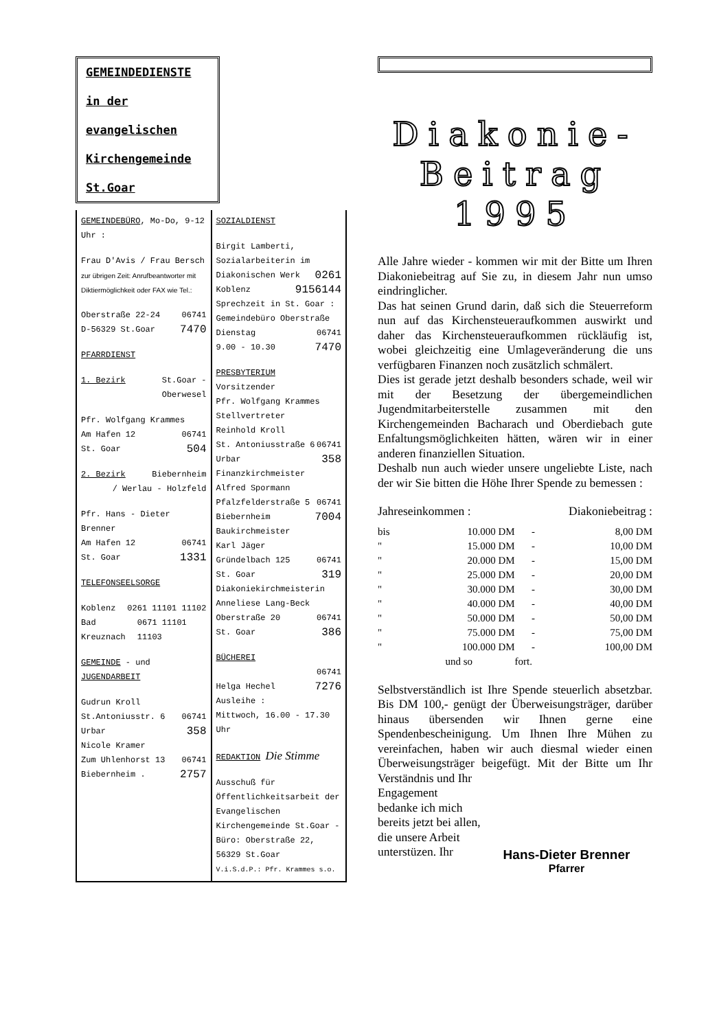GEMEINDEDIENSTE
in der
evangelischen
Kirchengemeinde
St.Goar
GEMEINDEBÜRO, Mo-Do, 9-12 Uhr :
Frau D'Avis / Frau Bersch
zur übrigen Zeit: Anrufbeantworter mit Diktiermöglichkeit oder FAX wie Tel.:
Oberstraße 22-24 06741
D-56329 St.Goar 7470
PFARRDIENST
1. Bezirk St.Goar -
Oberwesel
Pfr. Wolfgang Krammes
Am Hafen 12 06741
St. Goar 504
2. Bezirk Biebernheim
/ Werlau - Holzfeld
Pfr. Hans - Dieter Brenner
Am Hafen 12 06741
St. Goar 1331
TELEFONSEELSORGE
Koblenz 0261 11101 11102
Bad Kreuznach 0671 11101 11103
GEMEINDE - und JUGENDARBEIT
Gudrun Kroll
St.Antoniusstr. 6 06741
Urbar 358
Nicole Kramer
Zum Uhlenhorst 13 06741
Biebernheim . 2757
SOZIALDIENST
Birgit Lamberti,
Sozialarbeiterin im
Diakonischen Werk 0261
Koblenz 9156144
Sprechzeit in St. Goar :
Gemeindebüro Oberstraße
Dienstag 06741
9.00 - 10.30 7470
PRESBYTERIUM
Vorsitzender
Pfr. Wolfgang Krammes
Stellvertreter
Reinhold Kroll
St. Antoniusstraße 6 06741
Urbar 358
Finanzkirchmeister
Alfred Spormann
Pfalzfelderstraße 5 06741
Biebernheim 7004
Baukirchmeister
Karl Jäger
Gründelbach 125 06741
St. Goar 319
Diakoniekirchmeisterin
Anneliese Lang-Beck
Oberstraße 20 06741
St. Goar 386
BÜCHEREI
06741
Helga Hechel 7276
Ausleihe :
Mittwoch, 16.00 - 17.30 Uhr
REDAKTION Die Stimme
Ausschuß für Öffentlichkeitsarbeit der Evangelischen Kirchengemeinde St.Goar - Büro: Oberstraße 22, 56329 St.Goar
V.i.S.d.P.: Pfr. Krammes s.o.
Diakonie-
Beitrag
1995
Alle Jahre wieder - kommen wir mit der Bitte um Ihren Diakoniebeitrag auf Sie zu, in diesem Jahr nun umso eindringlicher.
Das hat seinen Grund darin, daß sich die Steuerreform nun auf das Kirchensteueraufkommen auswirkt und daher das Kirchensteueraufkommen rückläufig ist, wobei gleichzeitig eine Umlageveränderung die uns verfügbaren Finanzen noch zusätzlich schmälert.
Dies ist gerade jetzt deshalb besonders schade, weil wir mit der Besetzung der übergemeindlichen Jugendmitarbeiterstelle zusammen mit den Kirchengemeinden Bacharach und Oberdiebach gute Enfaltungsmöglichkeiten hätten, wären wir in einer anderen finanziellen Situation.
Deshalb nun auch wieder unsere ungeliebte Liste, nach der wir Sie bitten die Höhe Ihrer Spende zu bemessen :
Jahreseinkommen : Diakoniebeitrag :
| bis | 10.000 DM | - | 8,00 DM |
| " | 15.000 DM | - | 10,00 DM |
| " | 20.000 DM | - | 15,00 DM |
| " | 25.000 DM | - | 20,00 DM |
| " | 30.000 DM | - | 30,00 DM |
| " | 40.000 DM | - | 40,00 DM |
| " | 50.000 DM | - | 50,00 DM |
| " | 75.000 DM | - | 75,00 DM |
| " | 100.000 DM | - | 100,00 DM |
| | und so | fort. | |
Selbstverständlich ist Ihre Spende steuerlich absetzbar. Bis DM 100,- genügt der Überweisungsträger, darüber hinaus übersenden wir Ihnen gerne eine Spendenbescheinigung. Um Ihnen Ihre Mühen zu vereinfachen, haben wir auch diesmal wieder einen Überweisungsträger beigefügt. Mit der Bitte um Ihr Verständnis und Ihr
Engagement bedanke ich mich bereits jetzt bei allen, die unsere Arbeit unterstüzen. Ihr
Hans-Dieter Brenner
Pfarrer